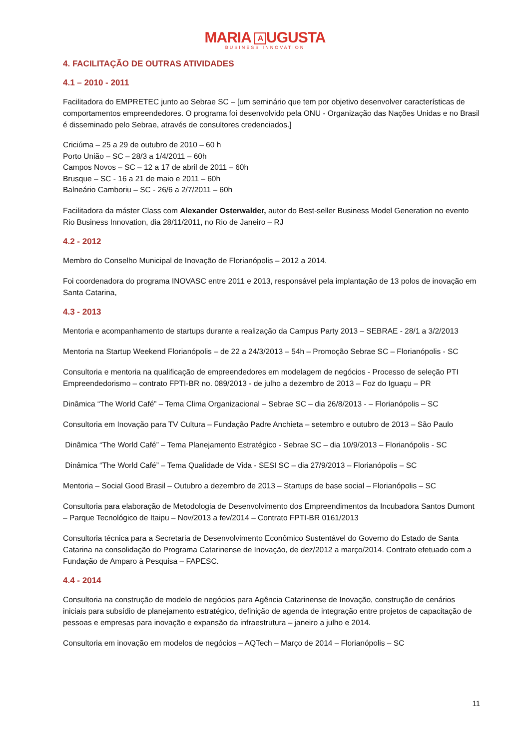MARIA A UGUSTA
BUSINESS INNOVATION
4. FACILITAÇÃO DE OUTRAS ATIVIDADES
4.1 – 2010 - 2011
Facilitadora do EMPRETEC junto ao Sebrae SC – [um seminário que tem por objetivo desenvolver características de comportamentos empreendedores. O programa foi desenvolvido pela ONU - Organização das Nações Unidas e no Brasil é disseminado pelo Sebrae, através de consultores credenciados.]
Criciúma – 25 a 29 de outubro de 2010 – 60 h
Porto União – SC – 28/3 a 1/4/2011 – 60h
Campos Novos – SC – 12 a 17 de abril de 2011 – 60h
Brusque – SC - 16 a 21 de maio e 2011 – 60h
Balneário Camboriu – SC - 26/6 a 2/7/2011 – 60h
Facilitadora da máster Class com Alexander Osterwalder, autor do Best-seller Business Model Generation no evento Rio Business Innovation, dia 28/11/2011, no Rio de Janeiro – RJ
4.2 - 2012
Membro do Conselho Municipal de Inovação de Florianópolis – 2012 a 2014.
Foi coordenadora do programa INOVASC entre 2011 e 2013, responsável pela implantação de 13 polos de inovação em Santa Catarina,
4.3 - 2013
Mentoria e acompanhamento de startups durante a realização da Campus Party 2013 – SEBRAE - 28/1 a 3/2/2013
Mentoria na Startup Weekend Florianópolis – de 22 a 24/3/2013 – 54h – Promoção Sebrae SC – Florianópolis - SC
Consultoria e mentoria na qualificação de empreendedores em modelagem de negócios - Processo de seleção PTI Empreendedorismo – contrato FPTI-BR no. 089/2013 - de julho a dezembro de 2013 – Foz do Iguaçu – PR
Dinâmica “The World Café” – Tema Clima Organizacional – Sebrae SC – dia 26/8/2013 - – Florianópolis – SC
Consultoria em Inovação para TV Cultura – Fundação Padre Anchieta – setembro e outubro de 2013 – São Paulo
Dinâmica “The World Café” – Tema Planejamento Estratégico - Sebrae SC – dia 10/9/2013 – Florianópolis - SC
Dinâmica “The World Café” – Tema Qualidade de Vida - SESI SC – dia 27/9/2013 – Florianópolis – SC
Mentoria – Social Good Brasil – Outubro a dezembro de 2013 – Startups de base social – Florianópolis – SC
Consultoria para elaboração de Metodologia de Desenvolvimento dos Empreendimentos da Incubadora Santos Dumont – Parque Tecnológico de Itaipu – Nov/2013 a fev/2014 – Contrato FPTI-BR 0161/2013
Consultoria técnica para a Secretaria de Desenvolvimento Econômico Sustentável do Governo do Estado de Santa Catarina na consolidação do Programa Catarinense de Inovação, de dez/2012 a março/2014. Contrato efetuado com a Fundação de Amparo à Pesquisa – FAPESC.
4.4 - 2014
Consultoria na construção de modelo de negócios para Agência Catarinense de Inovação, construção de cenários iniciais para subsídio de planejamento estratégico, definição de agenda de integração entre projetos de capacitação de pessoas e empresas para inovação e expansão da infraestrutura – janeiro a julho e 2014.
Consultoria em inovação em modelos de negócios – AQTech – Março de 2014 – Florianópolis – SC
11